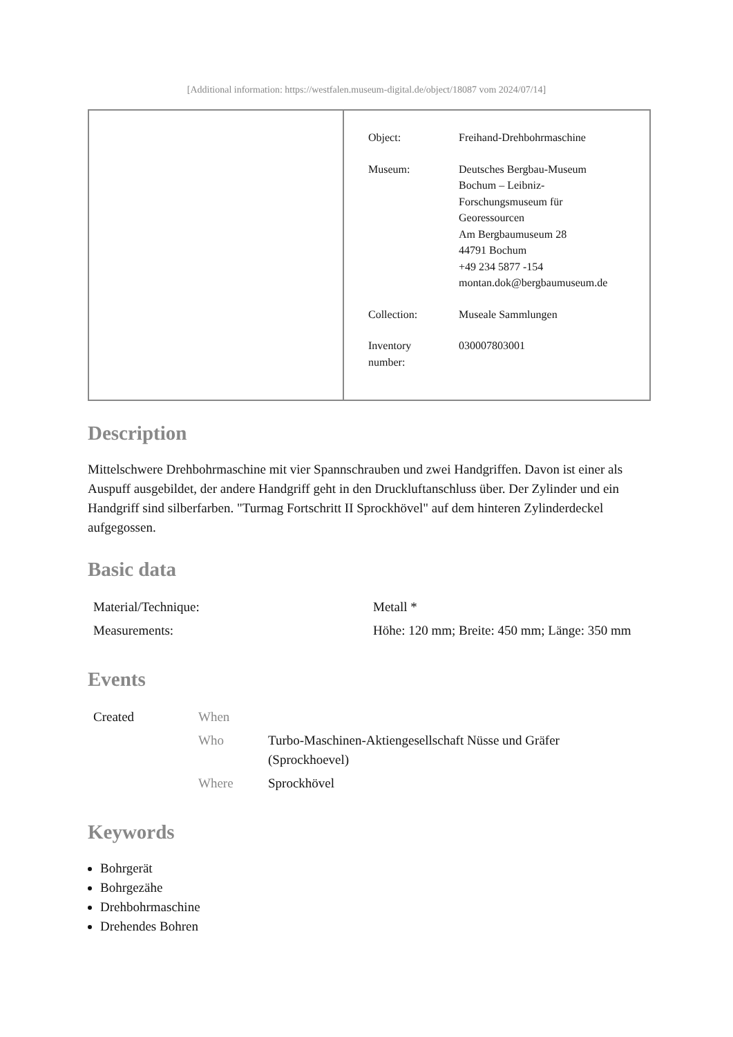[Additional information: https://westfalen.museum-digital.de/object/18087 vom 2024/07/14]
| | / Object: / Freihand-Drehbohrmaschine / / Museum: / Deutsches Bergbau-Museum Bochum – Leibniz- Forschungsmuseum für Georessourcen Am Bergbaumuseum 28 44791 Bochum +49 234 5877 -154 montan.dok@bergbaumuseum.de / / Collection: / Museale Sammlungen / / Inventory number: / 030007803001 / |
Description
Mittelschwere Drehbohrmaschine mit vier Spannschrauben und zwei Handgriffen. Davon ist einer als Auspuff ausgebildet, der andere Handgriff geht in den Druckluftanschluss über. Der Zylinder und ein Handgriff sind silberfarben. "Turmag Fortschritt II Sprockhövel" auf dem hinteren Zylinderdeckel aufgegossen.
Basic data
| Material/Technique: | Metall * |
| Measurements: | Höhe: 120 mm; Breite: 450 mm; Länge: 350 mm |
Events
| Created | When | |
| | Who | Turbo-Maschinen-Aktiengesellschaft Nüsse und Gräfer (Sprockhoevel) |
| | Where | Sprockhövel |
Keywords
Bohrgerät
Bohrgezähe
Drehbohrmaschine
Drehendes Bohren